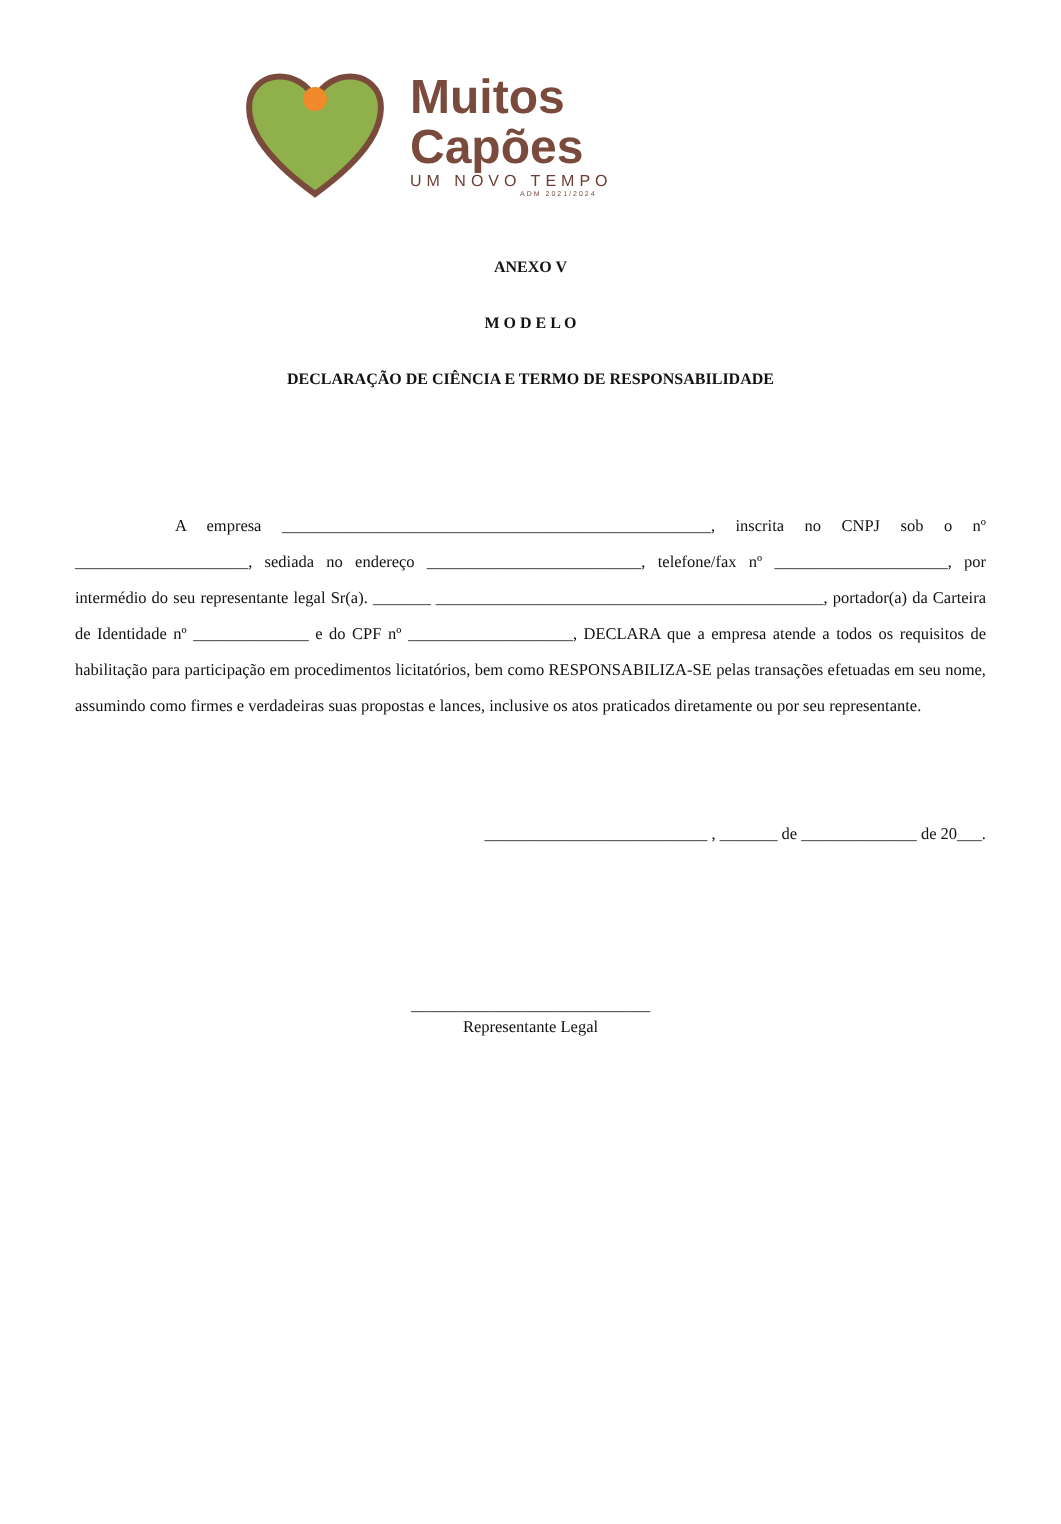Muitos
Capões
UM NOVO TEMPO
ADM 2021/2024
ANEXO V
M O D E L O
DECLARAÇÃO DE CIÊNCIA E TERMO DE RESPONSABILIDADE
A empresa ____________________________________________________, inscrita no CNPJ sob o nº _____________________, sediada no endereço __________________________, telefone/fax nº _____________________, por intermédio do seu representante legal Sr(a). _______ _______________________________________________, portador(a) da Carteira de Identidade nº ______________ e do CPF nº ____________________, DECLARA que a empresa atende a todos os requisitos de habilitação para participação em procedimentos licitatórios, bem como RESPONSABILIZA-SE pelas transações efetuadas em seu nome, assumindo como firmes e verdadeiras suas propostas e lances, inclusive os atos praticados diretamente ou por seu representante.
___________________________ , _______ de ______________ de 20___.
_____________________________
Representante Legal